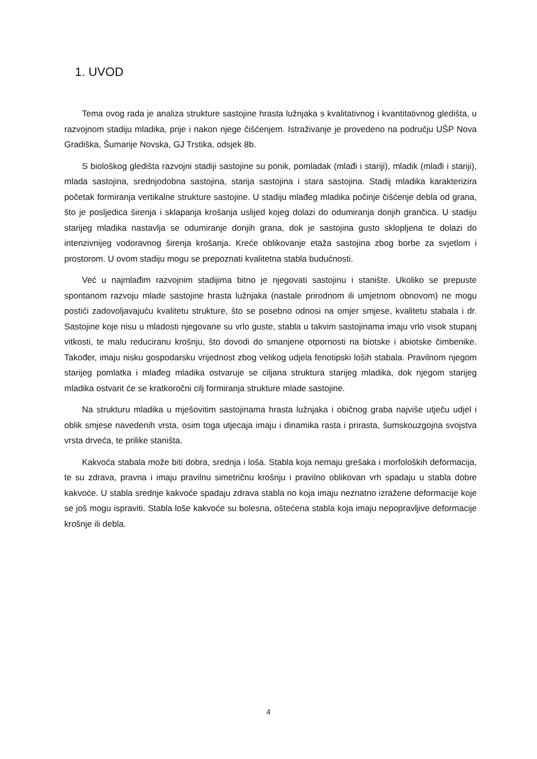1. UVOD
Tema ovog rada je analiza strukture sastojine hrasta lužnjaka s kvalitativnog i kvantitativnog gledišta, u razvojnom stadiju mladika, prije i nakon njege čišćenjem. Istraživanje je provedeno na području UŠP Nova Gradiška, Šumarije Novska, GJ Trstika, odsjek 8b.
S biološkog gledišta razvojni stadiji sastojine su ponik, pomladak (mlađi i stariji), mladik (mlađi i stariji), mlada sastojina, srednjodobna sastojina, starija sastojina i stara sastojina. Stadij mladika karakterizira početak formiranja vertikalne strukture sastojine. U stadiju mlađeg mladika počinje čišćenje debla od grana, što je posljedica širenja i sklapanja krošanja uslijed kojeg dolazi do odumiranja donjih grančica. U stadiju starijeg mladika nastavlja se odumiranje donjih grana, dok je sastojina gusto sklopljena te dolazi do intenzivnijeg vodoravnog širenja krošanja. Kreće oblikovanje etaža sastojina zbog borbe za svjetlom i prostorom. U ovom stadiju mogu se prepoznati kvalitetna stabla budućnosti.
Već u najmlađim razvojnim stadijima bitno je njegovati sastojinu i stanište. Ukoliko se prepuste spontanom razvoju mlade sastojine hrasta lužnjaka (nastale prirodnom ili umjetnom obnovom) ne mogu postići zadovoljavajuću kvalitetu strukture, što se posebno odnosi na omjer smjese, kvalitetu stabala i dr. Sastojine koje nisu u mladosti njegovane su vrlo guste, stabla u takvim sastojinama imaju vrlo visok stupanj vitkosti, te malu reduciranu krošnju, što dovodi do smanjene otpornosti na biotske i abiotske čimbenike. Također, imaju nisku gospodarsku vrijednost zbog velikog udjela fenotipski loših stabala. Pravilnom njegom starijeg pomlatka i mlađeg mladika ostvaruje se ciljana struktura starijeg mladika, dok njegom starijeg mladika ostvarit će se kratkoročni cilj formiranja strukture mlade sastojine.
Na strukturu mladika u mješovitim sastojinama hrasta lužnjaka i običnog graba najviše utječu udjel i oblik smjese navedenih vrsta, osim toga utjecaja imaju i dinamika rasta i prirasta, šumskouzgojna svojstva vrsta drveća, te prilike staništa.
Kakvoća stabala može biti dobra, srednja i loša. Stabla koja nemaju grešaka i morfoloških deformacija, te su zdrava, pravna i imaju pravilnu simetričnu krošnju i pravilno oblikovan vrh spadaju u stabla dobre kakvoće. U stabla srednje kakvoće spadaju zdrava stabla no koja imaju neznatno izražene deformacije koje se još mogu ispraviti. Stabla loše kakvoće su bolesna, oštećena stabla koja imaju nepopravljive deformacije krošnje ili debla.
4